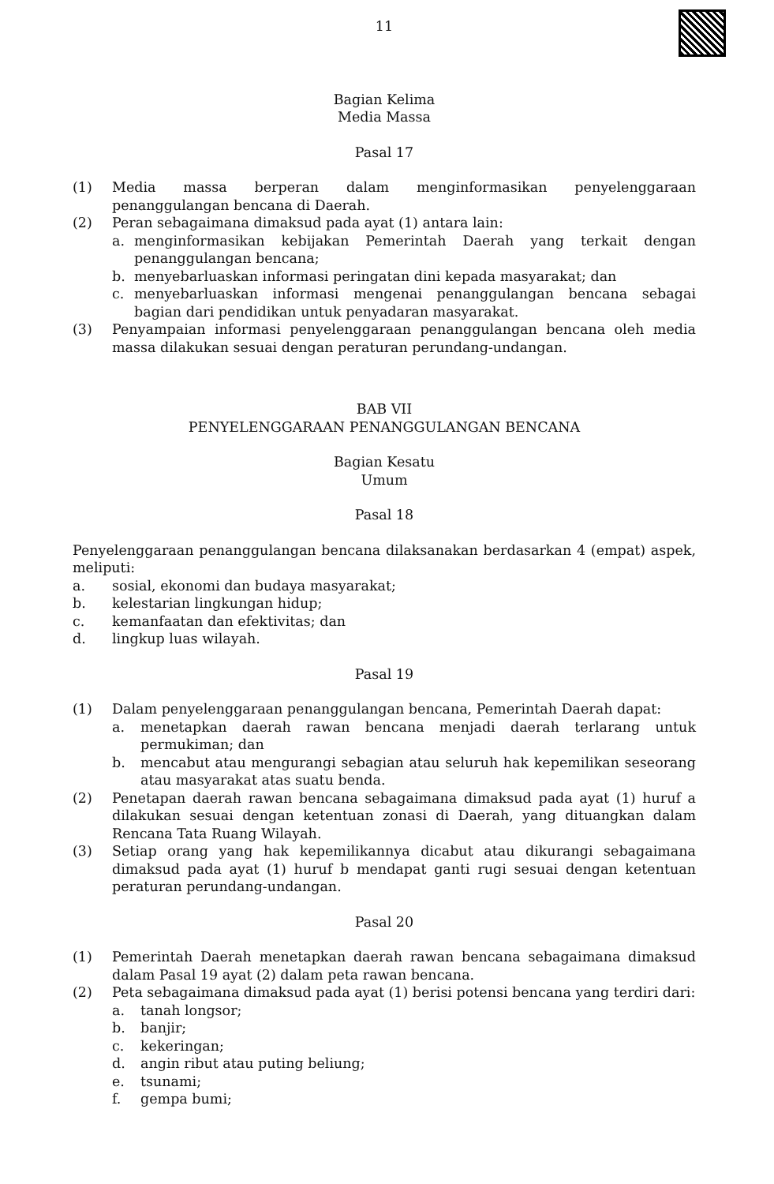11
Bagian Kelima
Media Massa
Pasal 17
(1) Media massa berperan dalam menginformasikan penyelenggaraan penanggulangan bencana di Daerah.
(2) Peran sebagaimana dimaksud pada ayat (1) antara lain:
a. menginformasikan kebijakan Pemerintah Daerah yang terkait dengan penanggulangan bencana;
b. menyebarluaskan informasi peringatan dini kepada masyarakat; dan
c. menyebarluaskan informasi mengenai penanggulangan bencana sebagai bagian dari pendidikan untuk penyadaran masyarakat.
(3) Penyampaian informasi penyelenggaraan penanggulangan bencana oleh media massa dilakukan sesuai dengan peraturan perundang-undangan.
BAB VII
PENYELENGGARAAN PENANGGULANGAN BENCANA
Bagian Kesatu
Umum
Pasal 18
Penyelenggaraan penanggulangan bencana dilaksanakan berdasarkan 4 (empat) aspek, meliputi:
a. sosial, ekonomi dan budaya masyarakat;
b. kelestarian lingkungan hidup;
c. kemanfaatan dan efektivitas; dan
d. lingkup luas wilayah.
Pasal 19
(1) Dalam penyelenggaraan penanggulangan bencana, Pemerintah Daerah dapat:
a. menetapkan daerah rawan bencana menjadi daerah terlarang untuk permukiman; dan
b. mencabut atau mengurangi sebagian atau seluruh hak kepemilikan seseorang atau masyarakat atas suatu benda.
(2) Penetapan daerah rawan bencana sebagaimana dimaksud pada ayat (1) huruf a dilakukan sesuai dengan ketentuan zonasi di Daerah, yang dituangkan dalam Rencana Tata Ruang Wilayah.
(3) Setiap orang yang hak kepemilikannya dicabut atau dikurangi sebagaimana dimaksud pada ayat (1) huruf b mendapat ganti rugi sesuai dengan ketentuan peraturan perundang-undangan.
Pasal 20
(1) Pemerintah Daerah menetapkan daerah rawan bencana sebagaimana dimaksud dalam Pasal 19 ayat (2) dalam peta rawan bencana.
(2) Peta sebagaimana dimaksud pada ayat (1) berisi potensi bencana yang terdiri dari:
a. tanah longsor;
b. banjir;
c. kekeringan;
d. angin ribut atau puting beliung;
e. tsunami;
f. gempa bumi;